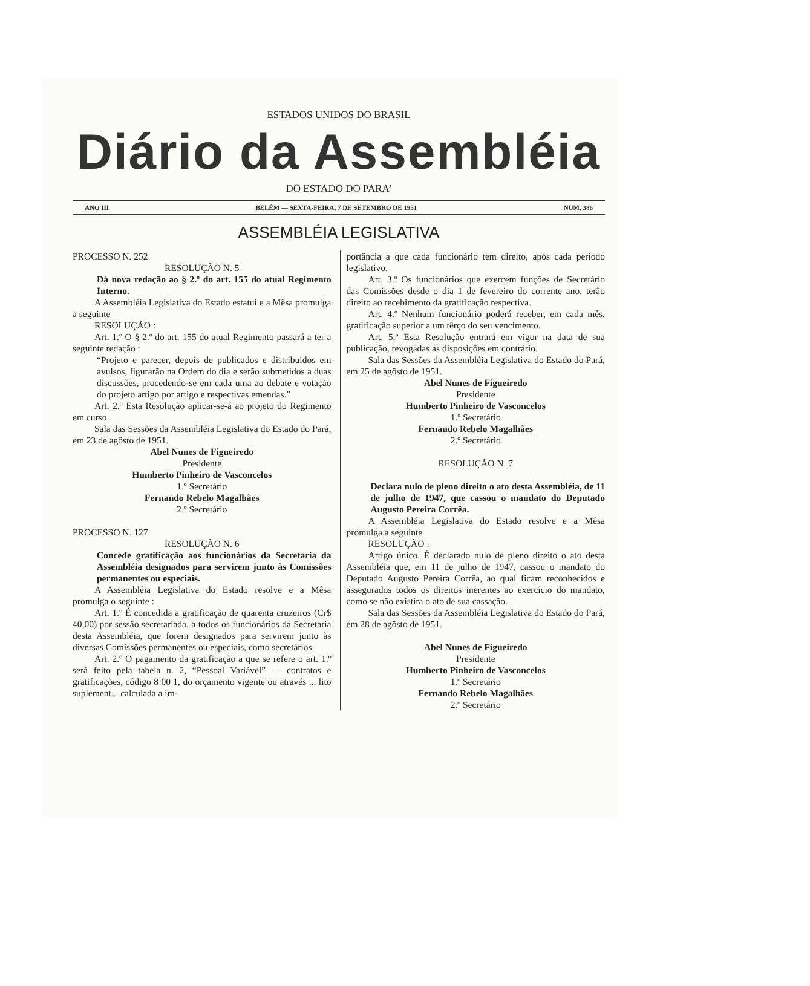ESTADOS UNIDOS DO BRASIL
Diário da Assembléia
DO ESTADO DO PARA’
ANO III BELÉM — SEXTA-FEIRA, 7 DE SETEMBRO DE 1951 NUM. 386
ASSEMBLÉIA LEGISLATIVA
PROCESSO N. 252
RESOLUÇÃO N. 5
Dá nova redação ao § 2.º do art. 155 do atual Regimento Interno.
A Assembléia Legislativa do Estado estatui e a Mêsa promulga a seguinte
RESOLUÇÃO :
Art. 1.º O § 2.º do art. 155 do atual Regimento passará a ter a seguinte redação :
“Projeto e parecer, depois de publicados e distribuidos em avulsos, figurarão na Ordem do dia e serão submetidos a duas discussões, procedendo-se em cada uma ao debate e votação do projeto artigo por artigo e respectivas emendas.”
Art. 2.º Esta Resolução aplicar-se-á ao projeto do Regimento em curso.
Sala das Sessões da Assembléia Legislativa do Estado do Pará, em 23 de agôsto de 1951.
Abel Nunes de Figueiredo
Presidente
Humberto Pinheiro de Vasconcelos
1.º Secretário
Fernando Rebelo Magalhães
2.º Secretário
PROCESSO N. 127
RESOLUÇÃO N. 6
Concede gratificação aos funcionários da Secretaria da Assembléia designados para servirem junto às Comissões permanentes ou especiais.
A Assembléia Legislativa do Estado resolve e a Mêsa promulga o seguinte :
Art. 1.º É concedida a gratificação de quarenta cruzeiros (Cr$ 40,00) por sessão secretariada, a todos os funcionários da Secretaria desta Assembléia, que forem designados para servirem junto às diversas Comissões permanentes ou especiais, como secretários.
Art. 2.º O pagamento da gratificação a que se refere o art. 1.º será feito pela tabela n. 2, “Pessoal Variável” — contratos e gratificações, código 8 00 1, do orçamento vigente ou através ... lito suplement... calculada a im-
portância a que cada funcionário tem direito, após cada período legislativo.
Art. 3.º Os funcionários que exercem funções de Secretário das Comissões desde o dia 1 de fevereiro do corrente ano, terão direito ao recebimento da gratificação respectiva.
Art. 4.º Nenhum funcionário poderá receber, em cada mês, gratificação superior a um têrço do seu vencimento.
Art. 5.º Esta Resolução entrará em vigor na data de sua publicação, revogadas as disposições em contrário.
Sala das Sessões da Assembléia Legislativa do Estado do Pará, em 25 de agôsto de 1951.
Abel Nunes de Figueiredo
Presidente
Humberto Pinheiro de Vasconcelos
1.º Secretário
Fernando Rebelo Magalhães
2.º Secretário
RESOLUÇÃO N. 7
Declara nulo de pleno direito o ato desta Assembléia, de 11 de julho de 1947, que cassou o mandato do Deputado Augusto Pereira Corrêa.
A Assembléia Legislativa do Estado resolve e a Mêsa promulga a seguinte
RESOLUÇÃO :
Artigo único. É declarado nulo de pleno direito o ato desta Assembléia que, em 11 de julho de 1947, cassou o mandato do Deputado Augusto Pereira Corrêa, ao qual ficam reconhecidos e assegurados todos os direitos inerentes ao exercício do mandato, como se não existira o ato de sua cassação.
Sala das Sessões da Assembléia Legislativa do Estado do Pará, em 28 de agôsto de 1951.
Abel Nunes de Figueiredo
Presidente
Humberto Pinheiro de Vasconcelos
1.º Secretário
Fernando Rebelo Magalhães
2.º Secretário